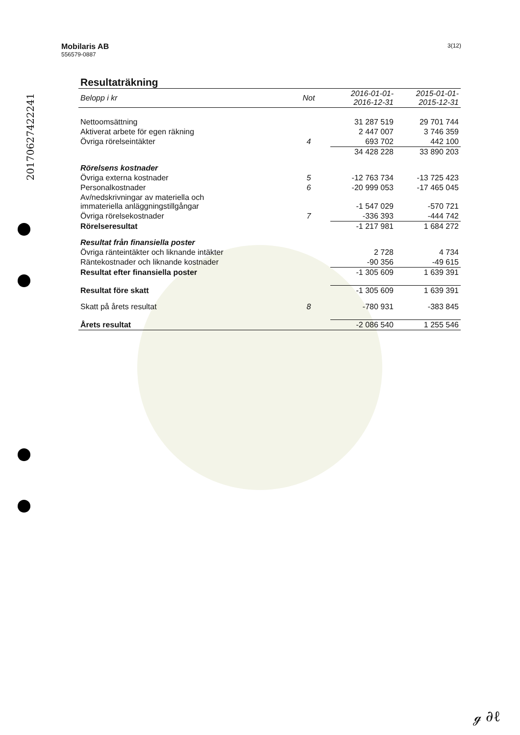20170627422241
Mobilaris AB
556579-0887
3(12)
Resultaträkning
| Belopp i kr | Not | 2016-01-01- 2016-12-31 | 2015-01-01- 2015-12-31 |
| --- | --- | --- | --- |
| Nettoomsättning | | 31 287 519 | 29 701 744 |
| Aktiverat arbete för egen räkning | | 2 447 007 | 3 746 359 |
| Övriga rörelseintäkter | 4 | 693 702 | 442 100 |
| | | 34 428 228 | 33 890 203 |
| Rörelsens kostnader | | | |
| Övriga externa kostnader | 5 | -12 763 734 | -13 725 423 |
| Personalkostnader | 6 | -20 999 053 | -17 465 045 |
| Av/nedskrivningar av materiella och immateriella anläggningstillgångar | | -1 547 029 | -570 721 |
| Övriga rörelsekostnader | 7 | -336 393 | -444 742 |
| Rörelseresultat | | -1 217 981 | 1 684 272 |
| Resultat från finansiella poster | | | |
| Övriga ränteintäkter och liknande intäkter | | 2 728 | 4 734 |
| Räntekostnader och liknande kostnader | | -90 356 | -49 615 |
| Resultat efter finansiella poster | | -1 305 609 | 1 639 391 |
| Resultat före skatt | | -1 305 609 | 1 639 391 |
| Skatt på årets resultat | 8 | -780 931 | -383 845 |
| Årets resultat | | -2 086 540 | 1 255 546 |
ℊ ∂ℓ